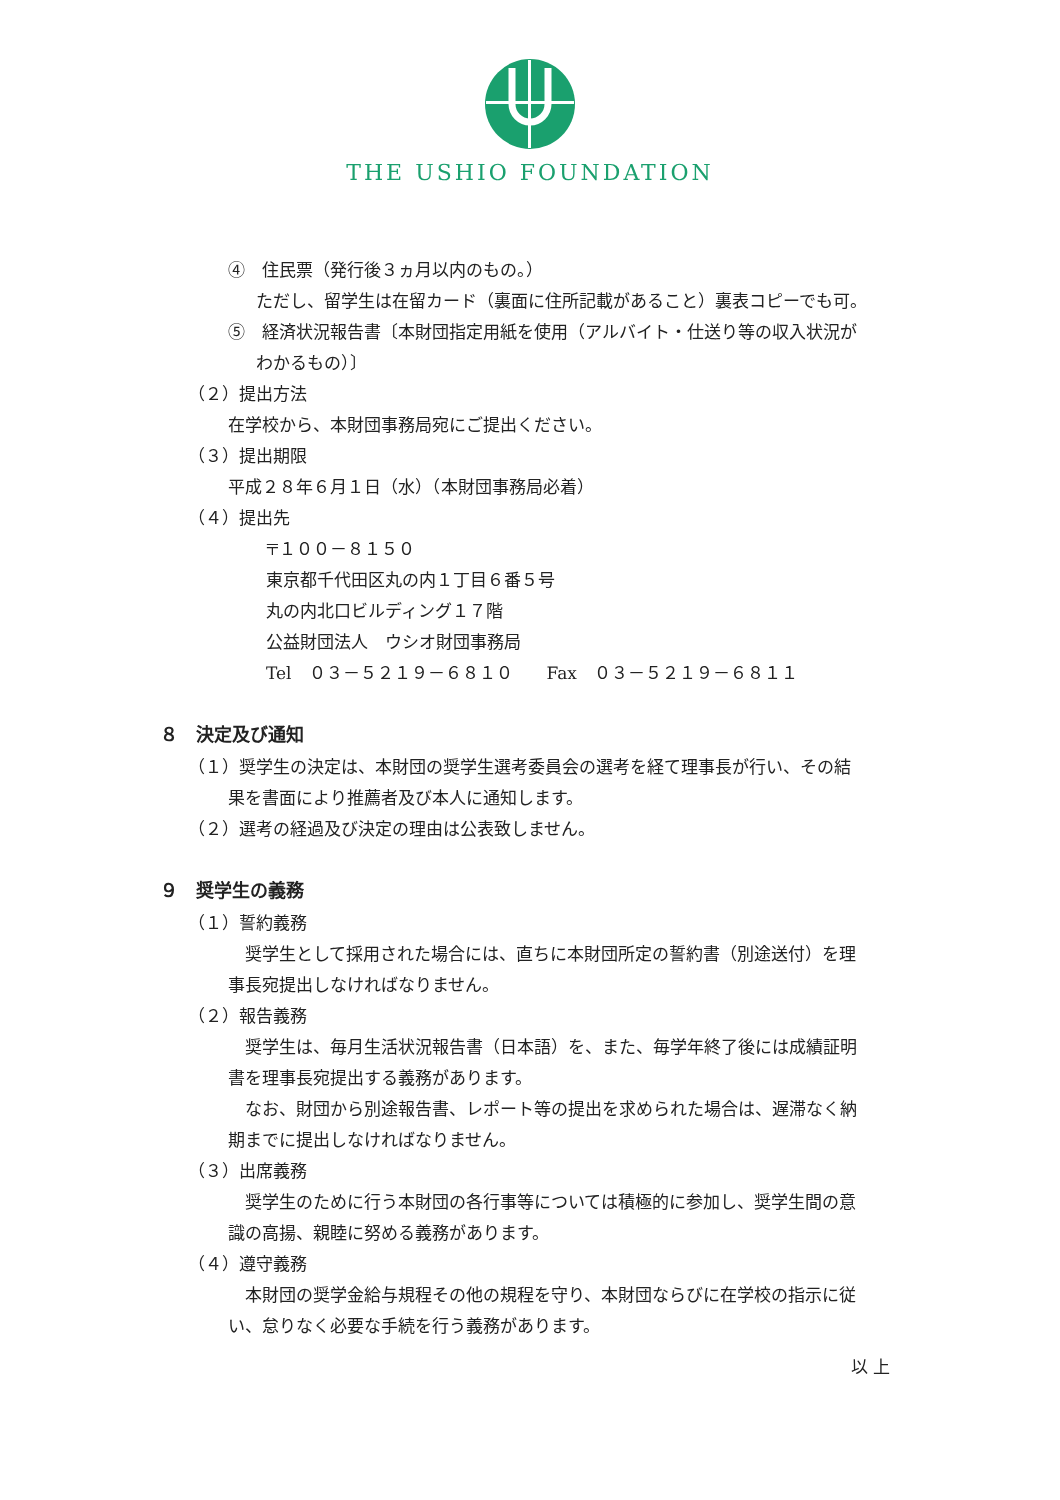THE USHIO FOUNDATION
④　住民票（発行後３ヵ月以内のもの。）
ただし、留学生は在留カード（裏面に住所記載があること）裏表コピーでも可。
⑤　経済状況報告書〔本財団指定用紙を使用（アルバイト・仕送り等の収入状況が
わかるもの）〕
（２）提出方法
在学校から、本財団事務局宛にご提出ください。
（３）提出期限
平成２８年６月１日（水）（本財団事務局必着）
（４）提出先
〒１００－８１５０
東京都千代田区丸の内１丁目６番５号
丸の内北口ビルディング１７階
公益財団法人　ウシオ財団事務局
Tel　０３－５２１９－６８１０　　Fax　０３－５２１９－６８１１
８　決定及び通知
（１）奨学生の決定は、本財団の奨学生選考委員会の選考を経て理事長が行い、その結
果を書面により推薦者及び本人に通知します。
（２）選考の経過及び決定の理由は公表致しません。
９　奨学生の義務
（１）誓約義務
　奨学生として採用された場合には、直ちに本財団所定の誓約書（別途送付）を理
事長宛提出しなければなりません。
（２）報告義務
　奨学生は、毎月生活状況報告書（日本語）を、また、毎学年終了後には成績証明
書を理事長宛提出する義務があります。
　なお、財団から別途報告書、レポート等の提出を求められた場合は、遅滞なく納
期までに提出しなければなりません。
（３）出席義務
　奨学生のために行う本財団の各行事等については積極的に参加し、奨学生間の意
識の高揚、親睦に努める義務があります。
（４）遵守義務
　本財団の奨学金給与規程その他の規程を守り、本財団ならびに在学校の指示に従
い、怠りなく必要な手続を行う義務があります。
以 上